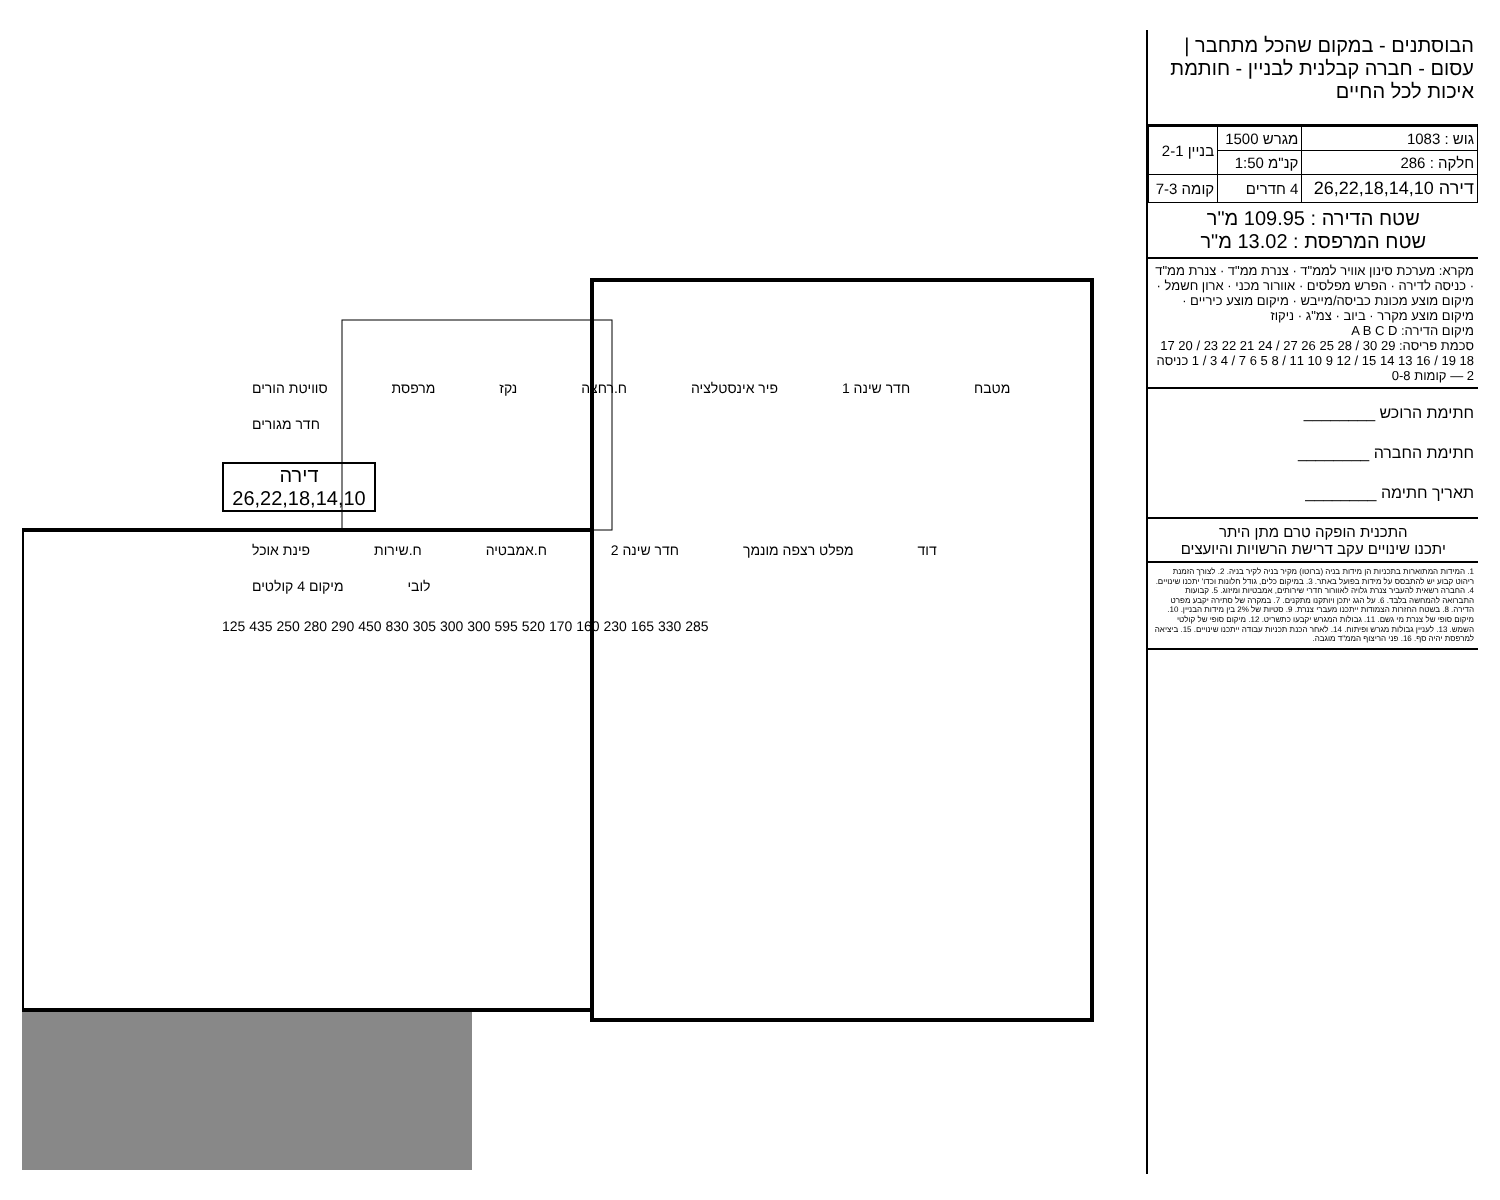סוויטת הורים מרפסת נקז ח.רחצה פיר אינסטלציה חדר שינה 1 מטבח חדר מגורים
דירה
26,22,18,14,10
פינת אוכל ח.שירות ח.אמבטיה חדר שינה 2 מפלט רצפה מונמך דוד מיקום 4 קולטים לובי
125 435 250 280 290 450 830 305 300 300 595 520 170 160 230 165 330 285
הבוסתנים - במקום שהכל מתחבר | עסום - חברה קבלנית לבניין - חותמת איכות לכל החיים
| גוש : 1083 | מגרש 1500 | בניין 2-1 |
| חלקה : 286 | קנ"מ 1:50 | |
| דירה 26,22,18,14,10 | 4 חדרים | קומה 7-3 |
שטח הדירה : 109.95 מ"ר
שטח המרפסת : 13.02 מ"ר
מקרא: מערכת סינון אוויר לממ"ד · צנרת ממ"ד · צנרת ממ"ד · כניסה לדירה · הפרש מפלסים · אוורור מכני · ארון חשמל · מיקום מוצע מכונת כביסה/מייבש · מיקום מוצע כיריים · מיקום מוצע מקרר · ביוב · צמ"ג · ניקוז
מיקום הדירה: A B C D
סכמת פריסה: 29 30 / 28 25 26 27 / 24 21 22 23 / 20 17 18 19 / 16 13 14 15 / 12 9 10 11 / 8 5 6 7 / 4 3 / 1 כניסה 2 — קומות 0-8
חתימת הרוכש ________
חתימת החברה ________
תאריך חתימה ________
התכנית הופקה טרם מתן היתר
יתכנו שינויים עקב דרישת הרשויות והיועצים
1. המידות המתוארות בתכניות הן מידות בניה (ברוטו) מקיר בניה לקיר בניה. 2. לצורך הזמנת ריהוט קבוע יש להתבסס על מידות בפועל באתר. 3. במיקום כלים, גודל חלונות וכדו' יתכנו שינויים. 4. החברה רשאית להעביר צנרת גלויה לאוורור חדרי שירותים, אמבטיות ומיזוג. 5. קבועות התברואה להמחשה בלבד. 6. על הגג יתכן ויותקנו מתקנים. 7. במקרה של סתירה יקבע מפרט הדירה. 8. בשטח החזרות הצמודות ייתכנו מעברי צנרת. 9. סטיות של 2% בין מידות הבניין. 10. מיקום סופי של צנרת מי גשם. 11. גבולות המגרש יקבעו כתשריט. 12. מיקום סופי של קולטי השמש. 13. לעניין גבולות מגרש ופיתוח. 14. לאחר הכנת תכניות עבודה ייתכנו שינויים. 15. ביציאה למרפסת יהיה סף. 16. פני הריצוף הממ"ד מוגבה.